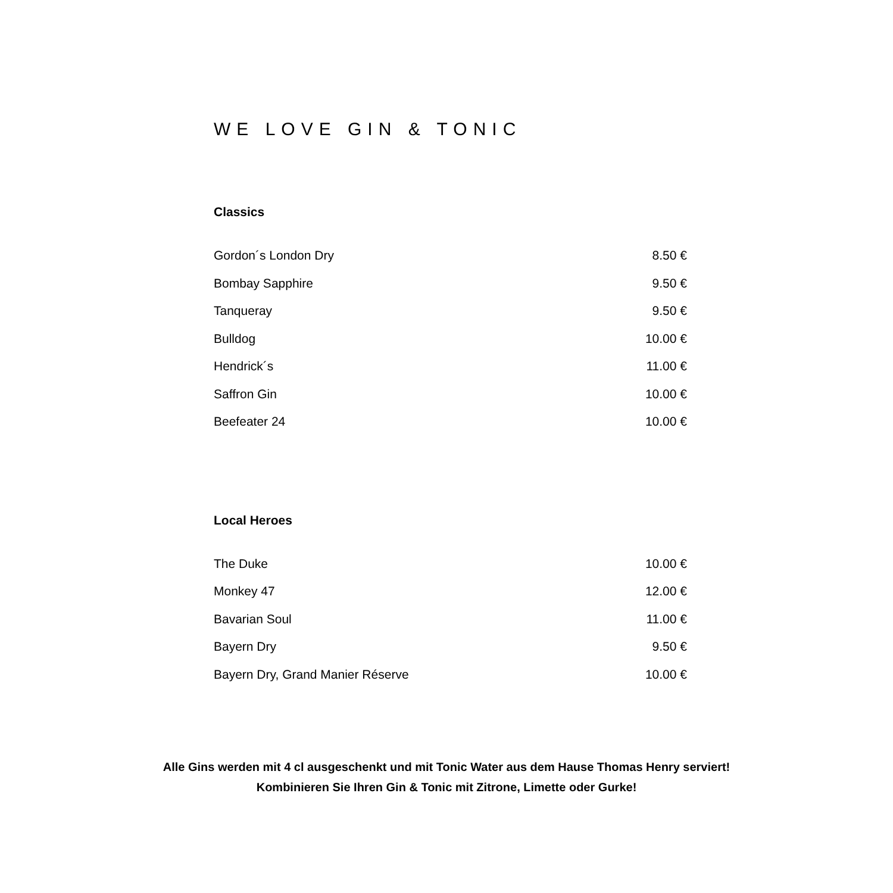WE LOVE GIN & TONIC
Classics
| Gordon´s London Dry | 8.50 € |
| Bombay Sapphire | 9.50 € |
| Tanqueray | 9.50 € |
| Bulldog | 10.00 € |
| Hendrick´s | 11.00 € |
| Saffron Gin | 10.00 € |
| Beefeater 24 | 10.00 € |
Local Heroes
| The Duke | 10.00 € |
| Monkey 47 | 12.00 € |
| Bavarian Soul | 11.00 € |
| Bayern Dry | 9.50 € |
| Bayern Dry, Grand Manier Réserve | 10.00 € |
Alle Gins werden mit 4 cl ausgeschenkt und mit Tonic Water aus dem Hause Thomas Henry serviert!
Kombinieren Sie Ihren Gin & Tonic mit Zitrone, Limette oder Gurke!